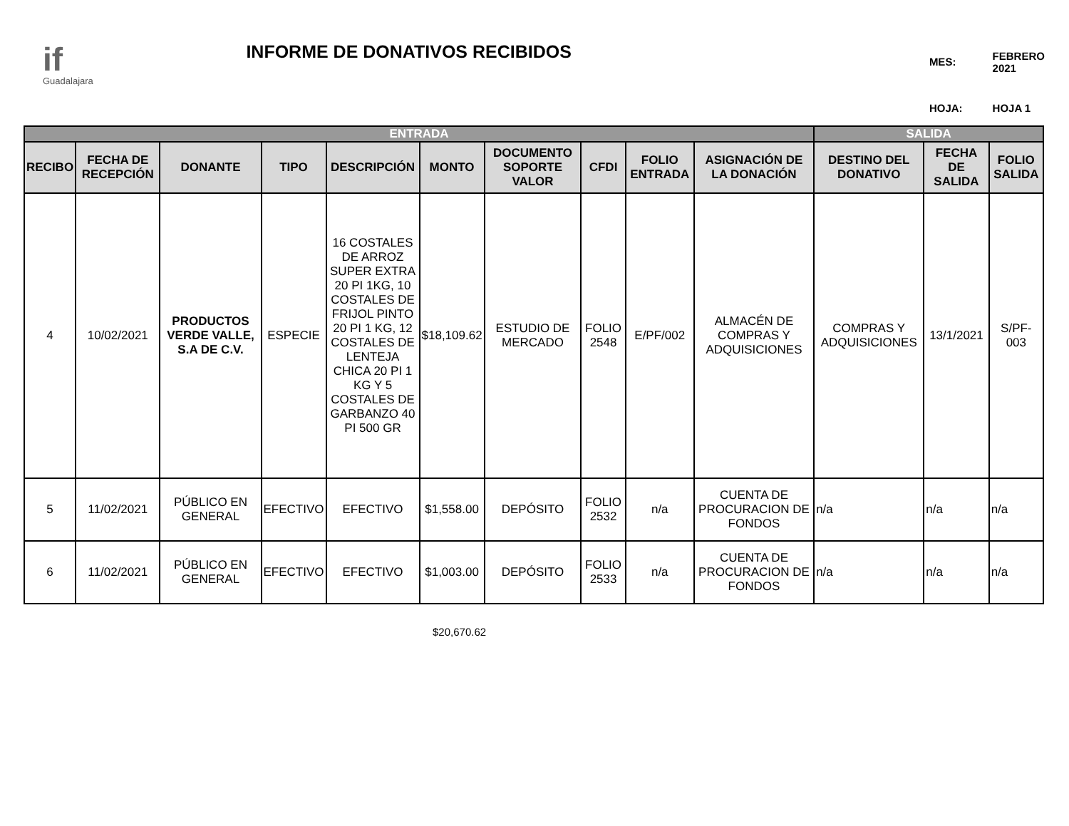if
Guadalajara
INFORME DE DONATIVOS RECIBIDOS
| MES: | FEBRERO 2021 |
| HOJA: | HOJA 1 |
| ENTRADA | | | | | | | | | | SALIDA | | |
| --- | --- | --- | --- | --- | --- | --- | --- | --- | --- | --- | --- | --- |
| RECIBO | FECHA DE RECEPCIÓN | DONANTE | TIPO | DESCRIPCIÓN | MONTO | DOCUMENTO SOPORTE VALOR | CFDI | FOLIO ENTRADA | ASIGNACIÓN DE LA DONACIÓN | DESTINO DEL DONATIVO | FECHA DE SALIDA | FOLIO SALIDA |
| 4 | 10/02/2021 | PRODUCTOS VERDE VALLE, S.A DE C.V. | ESPECIE | 16 COSTALES DE ARROZ SUPER EXTRA 20 PI 1KG, 10 COSTALES DE FRIJOL PINTO 20 PI 1 KG, 12 COSTALES DE LENTEJA CHICA 20 PI 1 KG Y 5 COSTALES DE GARBANZO 40 PI 500 GR | $18,109.62 | ESTUDIO DE MERCADO | FOLIO 2548 | E/PF/002 | ALMACÉN DE COMPRAS Y ADQUISICIONES | COMPRAS Y ADQUISICIONES | 13/1/2021 | S/PF-003 |
| 5 | 11/02/2021 | PÚBLICO EN GENERAL | EFECTIVO | EFECTIVO | $1,558.00 | DEPÓSITO | FOLIO 2532 | n/a | CUENTA DE PROCURACION DE FONDOS | n/a | n/a | n/a |
| 6 | 11/02/2021 | PÚBLICO EN GENERAL | EFECTIVO | EFECTIVO | $1,003.00 | DEPÓSITO | FOLIO 2533 | n/a | CUENTA DE PROCURACION DE FONDOS | n/a | n/a | n/a |
$20,670.62